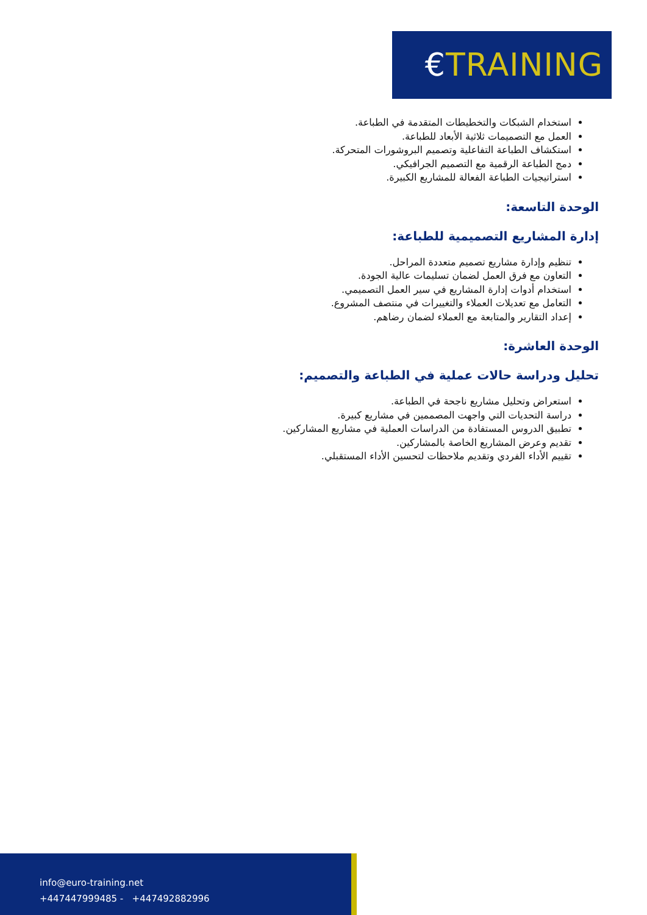€TRAINING
استخدام الشبكات والتخطيطات المتقدمة في الطباعة.
العمل مع التصميمات ثلاثية الأبعاد للطباعة.
استكشاف الطباعة التفاعلية وتصميم البروشورات المتحركة.
دمج الطباعة الرقمية مع التصميم الجرافيكي.
استراتيجيات الطباعة الفعالة للمشاريع الكبيرة.
الوحدة التاسعة:
إدارة المشاريع التصميمية للطباعة:
تنظيم وإدارة مشاريع تصميم متعددة المراحل.
التعاون مع فرق العمل لضمان تسليمات عالية الجودة.
استخدام أدوات إدارة المشاريع في سير العمل التصميمي.
التعامل مع تعديلات العملاء والتغييرات في منتصف المشروع.
إعداد التقارير والمتابعة مع العملاء لضمان رضاهم.
الوحدة العاشرة:
تحليل ودراسة حالات عملية في الطباعة والتصميم:
استعراض وتحليل مشاريع ناجحة في الطباعة.
دراسة التحديات التي واجهت المصممين في مشاريع كبيرة.
تطبيق الدروس المستفادة من الدراسات العملية في مشاريع المشاركين.
تقديم وعرض المشاريع الخاصة بالمشاركين.
تقييم الأداء الفردي وتقديم ملاحظات لتحسين الأداء المستقبلي.
info@euro-training.net
+447447999485 - +447492882996